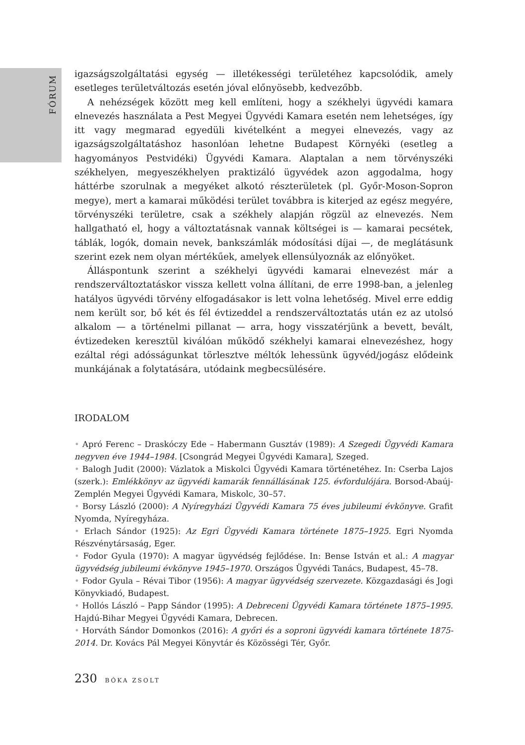FÓRUM
igazságszolgáltatási egység — illetékességi területéhez kapcsolódik, amely esetleges területváltozás esetén jóval előnyösebb, kedvezőbb.
A nehézségek között meg kell említeni, hogy a székhelyi ügyvédi kamara elnevezés használata a Pest Megyei Ügyvédi Kamara esetén nem lehetséges, így itt vagy megmarad egyedüli kivételként a megyei elnevezés, vagy az igazságszolgáltatáshoz hasonlóan lehetne Budapest Környéki (esetleg a hagyományos Pestvidéki) Ügyvédi Kamara. Alaptalan a nem törvényszéki székhelyen, megyeszékhelyen praktizáló ügyvédek azon aggodalma, hogy háttérbe szorulnak a megyéket alkotó részterületek (pl. Győr-Moson-Sopron megye), mert a kamarai működési terület továbbra is kiterjed az egész megyére, törvényszéki területre, csak a székhely alapján rögzül az elnevezés. Nem hallgatható el, hogy a változtatásnak vannak költségei is — kamarai pecsétek, táblák, logók, domain nevek, bankszámlák módosítási díjai —, de meglátásunk szerint ezek nem olyan mértékűek, amelyek ellensúlyoznák az előnyöket.
Álláspontunk szerint a székhelyi ügyvédi kamarai elnevezést már a rendszerváltoztatáskor vissza kellett volna állítani, de erre 1998-ban, a jelenleg hatályos ügyvédi törvény elfogadásakor is lett volna lehetőség. Mivel erre eddig nem került sor, bő két és fél évtizeddel a rendszerváltoztatás után ez az utolsó alkalom — a történelmi pillanat — arra, hogy visszatérjünk a bevett, bevált, évtizedeken keresztül kiválóan működő székhelyi kamarai elnevezéshez, hogy ezáltal régi adósságunkat törlesztve méltók lehessünk ügyvéd/jogász elődeink munkájának a folytatására, utódaink megbecsülésére.
IRODALOM
• Apró Ferenc – Draskóczy Ede – Habermann Gusztáv (1989): A Szegedi Ügyvédi Kamara negyven éve 1944–1984. [Csongrád Megyei Ügyvédi Kamara], Szeged.
• Balogh Judit (2000): Vázlatok a Miskolci Ügyvédi Kamara történetéhez. In: Cserba Lajos (szerk.): Emlékkönyv az ügyvédi kamarák fennállásának 125. évfordulójára. Borsod-Abaúj-Zemplén Megyei Ügyvédi Kamara, Miskolc, 30–57.
• Borsy László (2000): A Nyíregyházi Ügyvédi Kamara 75 éves jubileumi évkönyve. Grafit Nyomda, Nyíregyháza.
• Erlach Sándor (1925): Az Egri Ügyvédi Kamara története 1875–1925. Egri Nyomda Részvénytársaság, Eger.
• Fodor Gyula (1970): A magyar ügyvédség fejlődése. In: Bense István et al.: A magyar ügyvédség jubileumi évkönyve 1945–1970. Országos Ügyvédi Tanács, Budapest, 45–78.
• Fodor Gyula – Révai Tibor (1956): A magyar ügyvédség szervezete. Közgazdasági és Jogi Könyvkiadó, Budapest.
• Hollós László – Papp Sándor (1995): A Debreceni Ügyvédi Kamara története 1875–1995. Hajdú-Bihar Megyei Ügyvédi Kamara, Debrecen.
• Horváth Sándor Domonkos (2016): A győri és a soproni ügyvédi kamara története 1875-2014. Dr. Kovács Pál Megyei Könyvtár és Közösségi Tér, Győr.
230 BÓKA ZSOLT